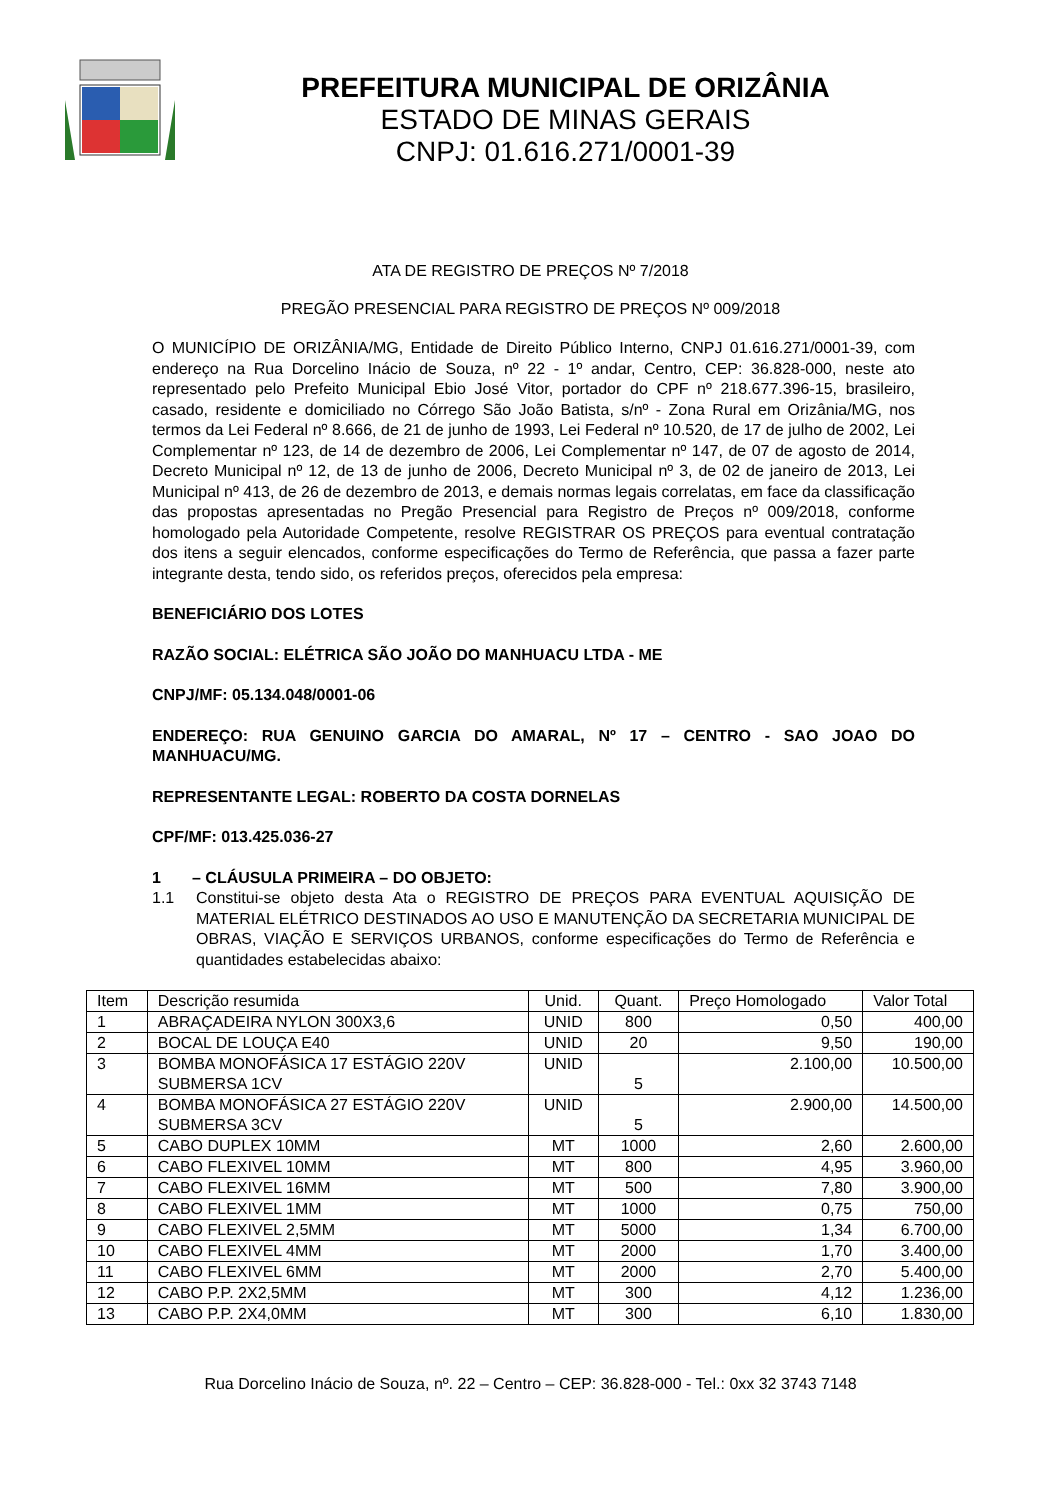PREFEITURA MUNICIPAL DE ORIZÂNIA
ESTADO DE MINAS GERAIS
CNPJ: 01.616.271/0001-39
ATA DE REGISTRO DE PREÇOS Nº 7/2018
PREGÃO PRESENCIAL PARA REGISTRO DE PREÇOS Nº 009/2018
O MUNICÍPIO DE ORIZÂNIA/MG, Entidade de Direito Público Interno, CNPJ 01.616.271/0001-39, com endereço na Rua Dorcelino Inácio de Souza, nº 22 - 1º andar, Centro, CEP: 36.828-000, neste ato representado pelo Prefeito Municipal Ebio José Vitor, portador do CPF nº 218.677.396-15, brasileiro, casado, residente e domiciliado no Córrego São João Batista, s/nº - Zona Rural em Orizânia/MG, nos termos da Lei Federal nº 8.666, de 21 de junho de 1993, Lei Federal nº 10.520, de 17 de julho de 2002, Lei Complementar nº 123, de 14 de dezembro de 2006, Lei Complementar nº 147, de 07 de agosto de 2014, Decreto Municipal nº 12, de 13 de junho de 2006, Decreto Municipal nº 3, de 02 de janeiro de 2013, Lei Municipal nº 413, de 26 de dezembro de 2013, e demais normas legais correlatas, em face da classificação das propostas apresentadas no Pregão Presencial para Registro de Preços nº 009/2018, conforme homologado pela Autoridade Competente, resolve REGISTRAR OS PREÇOS para eventual contratação dos itens a seguir elencados, conforme especificações do Termo de Referência, que passa a fazer parte integrante desta, tendo sido, os referidos preços, oferecidos pela empresa:
BENEFICIÁRIO DOS LOTES
RAZÃO SOCIAL: ELÉTRICA SÃO JOÃO DO MANHUACU LTDA - ME
CNPJ/MF: 05.134.048/0001-06
ENDEREÇO: RUA GENUINO GARCIA DO AMARAL, Nº 17 – CENTRO - SAO JOAO DO MANHUACU/MG.
REPRESENTANTE LEGAL: ROBERTO DA COSTA DORNELAS
CPF/MF: 013.425.036-27
1 – CLÁUSULA PRIMEIRA – DO OBJETO:
1.1 Constitui-se objeto desta Ata o REGISTRO DE PREÇOS PARA EVENTUAL AQUISIÇÃO DE MATERIAL ELÉTRICO DESTINADOS AO USO E MANUTENÇÃO DA SECRETARIA MUNICIPAL DE OBRAS, VIAÇÃO E SERVIÇOS URBANOS, conforme especificações do Termo de Referência e quantidades estabelecidas abaixo:
| Item | Descrição resumida | Unid. | Quant. | Preço Homologado | Valor Total |
| --- | --- | --- | --- | --- | --- |
| 1 | ABRAÇADEIRA NYLON 300X3,6 | UNID | 800 | 0,50 | 400,00 |
| 2 | BOCAL DE LOUÇA E40 | UNID | 20 | 9,50 | 190,00 |
| 3 | BOMBA MONOFÁSICA 17 ESTÁGIO 220V SUBMERSA 1CV | UNID | 5 | 2.100,00 | 10.500,00 |
| 4 | BOMBA MONOFÁSICA 27 ESTÁGIO 220V SUBMERSA 3CV | UNID | 5 | 2.900,00 | 14.500,00 |
| 5 | CABO DUPLEX 10MM | MT | 1000 | 2,60 | 2.600,00 |
| 6 | CABO FLEXIVEL 10MM | MT | 800 | 4,95 | 3.960,00 |
| 7 | CABO FLEXIVEL 16MM | MT | 500 | 7,80 | 3.900,00 |
| 8 | CABO FLEXIVEL 1MM | MT | 1000 | 0,75 | 750,00 |
| 9 | CABO FLEXIVEL 2,5MM | MT | 5000 | 1,34 | 6.700,00 |
| 10 | CABO FLEXIVEL 4MM | MT | 2000 | 1,70 | 3.400,00 |
| 11 | CABO FLEXIVEL 6MM | MT | 2000 | 2,70 | 5.400,00 |
| 12 | CABO P.P. 2X2,5MM | MT | 300 | 4,12 | 1.236,00 |
| 13 | CABO P.P. 2X4,0MM | MT | 300 | 6,10 | 1.830,00 |
Rua Dorcelino Inácio de Souza, nº. 22 – Centro – CEP: 36.828-000 - Tel.: 0xx 32 3743 7148